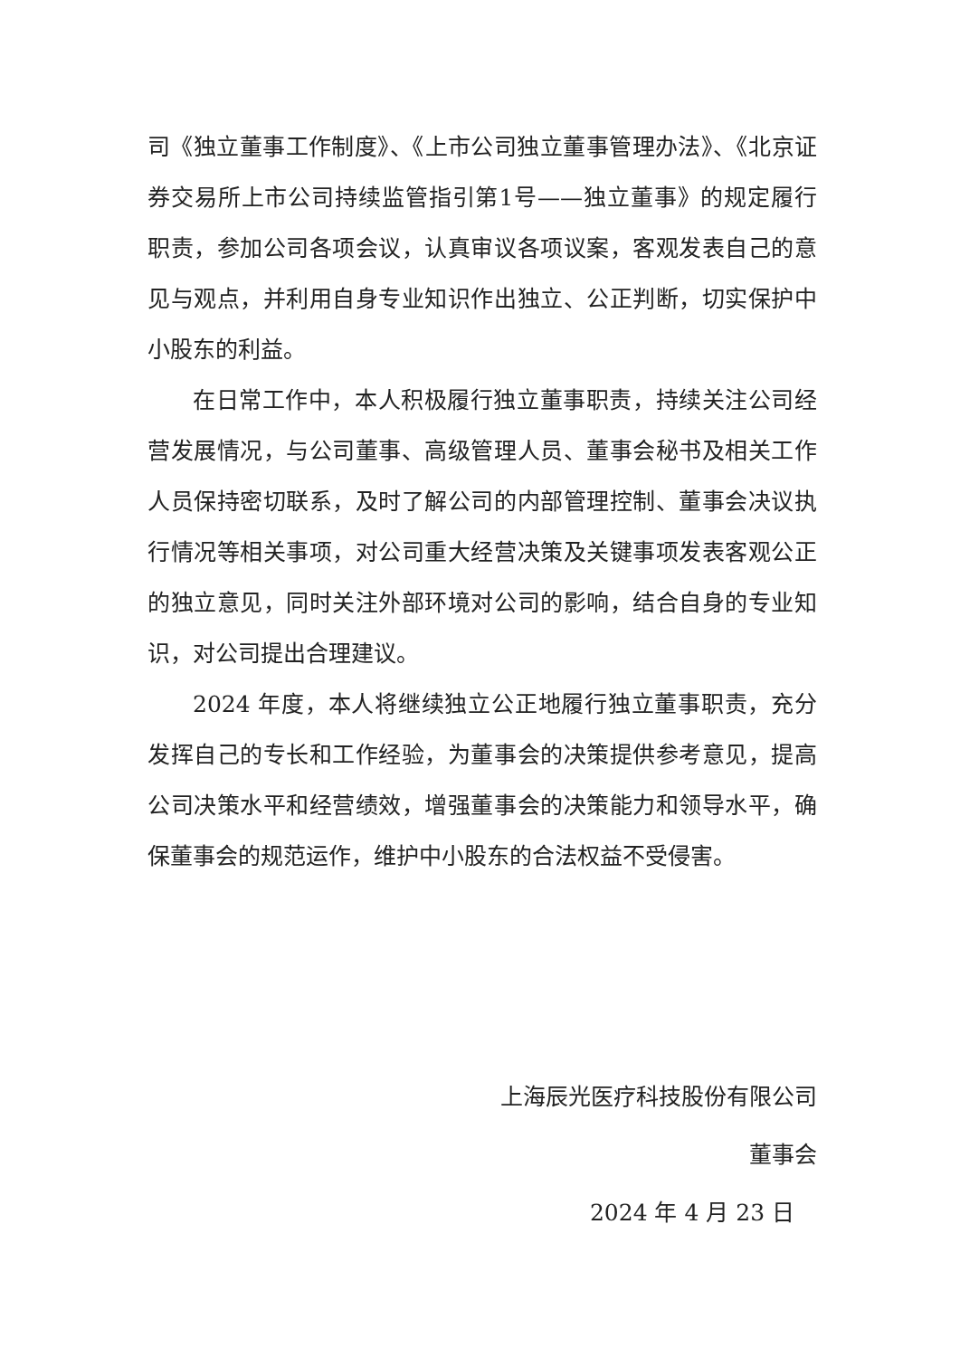司《独立董事工作制度》、《上市公司独立董事管理办法》、《北京证券交易所上市公司持续监管指引第1号——独立董事》的规定履行职责，参加公司各项会议，认真审议各项议案，客观发表自己的意见与观点，并利用自身专业知识作出独立、公正判断，切实保护中小股东的利益。
在日常工作中，本人积极履行独立董事职责，持续关注公司经营发展情况，与公司董事、高级管理人员、董事会秘书及相关工作人员保持密切联系，及时了解公司的内部管理控制、董事会决议执行情况等相关事项，对公司重大经营决策及关键事项发表客观公正的独立意见，同时关注外部环境对公司的影响，结合自身的专业知识，对公司提出合理建议。
2024 年度，本人将继续独立公正地履行独立董事职责，充分发挥自己的专长和工作经验，为董事会的决策提供参考意见，提高公司决策水平和经营绩效，增强董事会的决策能力和领导水平，确保董事会的规范运作，维护中小股东的合法权益不受侵害。
上海辰光医疗科技股份有限公司
董事会
2024 年 4 月 23 日